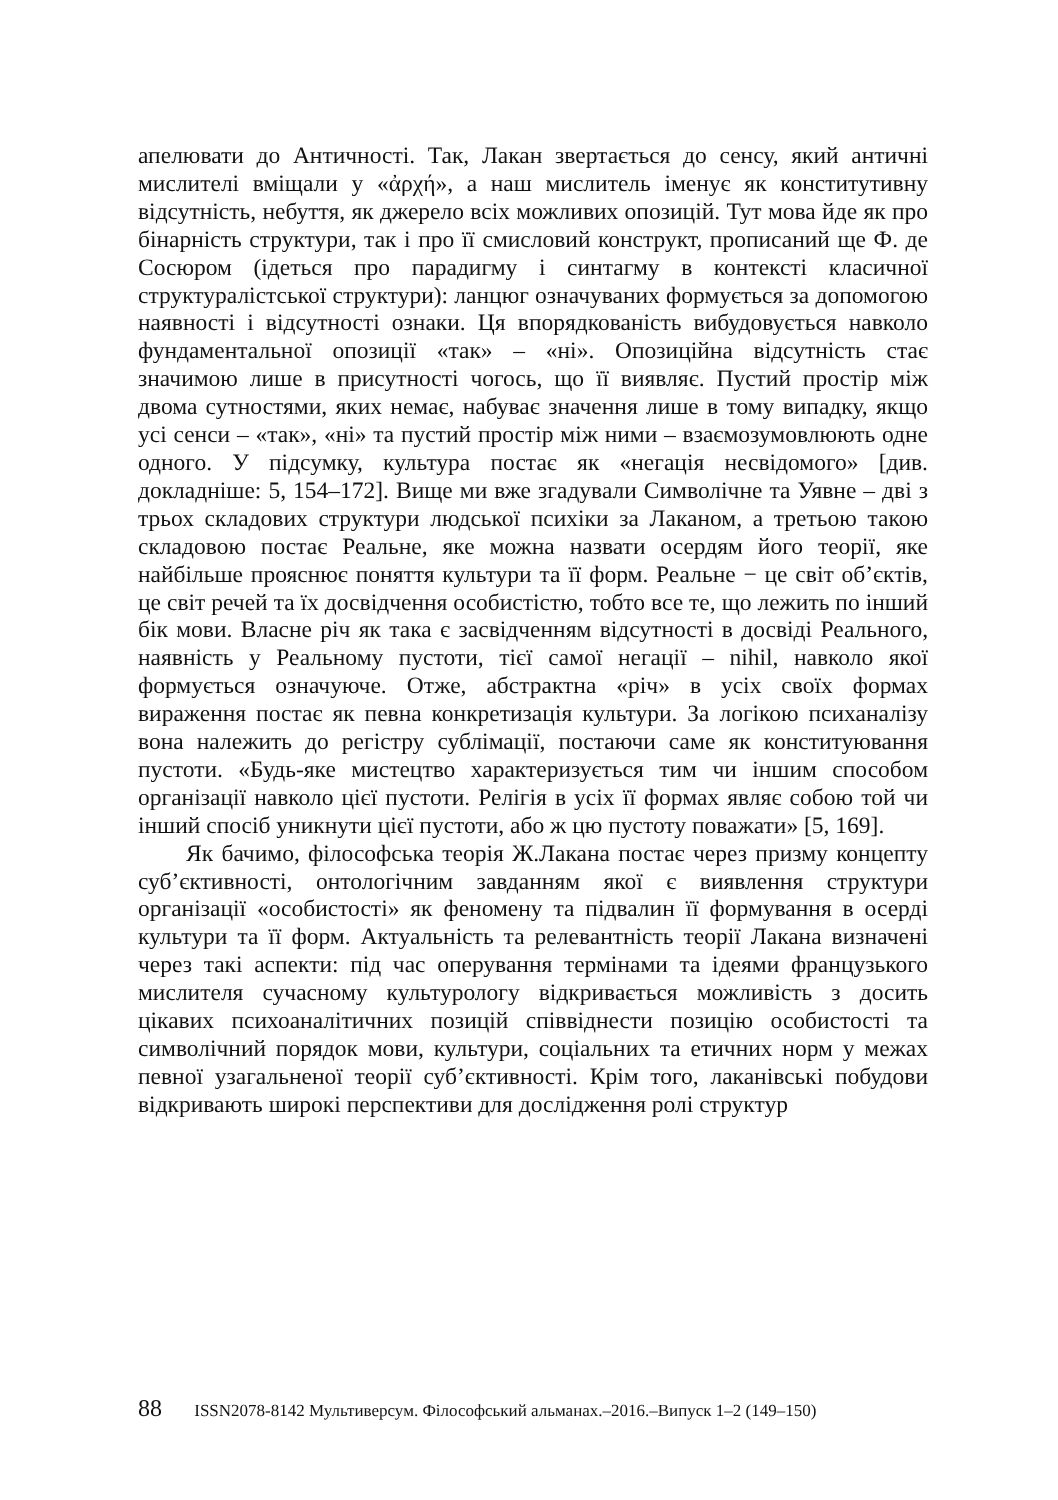апелювати до Античності. Так, Лакан звертається до сенсу, який античні мислителі вміщали у «ἀρχή», а наш мислитель іменує як конститутивну відсутність, небуття, як джерело всіх можливих опозицій. Тут мова йде як про бінарність структури, так і про її смисловий конструкт, прописаний ще Ф. де Сосюром (ідеться про парадигму і синтагму в контексті класичної структуралістської структури): ланцюг означуваних формується за допомогою наявності і відсутності ознаки. Ця впорядкованість вибудовується навколо фундаментальної опозиції «так» – «ні». Опозиційна відсутність стає значимою лише в присутності чогось, що її виявляє. Пустий простір між двома сутностями, яких немає, набуває значення лише в тому випадку, якщо усі сенси – «так», «ні» та пустий простір між ними – взаємозумовлюють одне одного. У підсумку, культура постає як «негація несвідомого» [див. докладніше: 5, 154–172]. Вище ми вже згадували Символічне та Уявне – дві з трьох складових структури людської психіки за Лаканом, а третьою такою складовою постає Реальне, яке можна назвати осердям його теорії, яке найбільше прояснює поняття культури та її форм. Реальне − це світ об’єктів, це світ речей та їх досвідчення особистістю, тобто все те, що лежить по інший бік мови. Власне річ як така є засвідченням відсутності в досвіді Реального, наявність у Реальному пустоти, тієї самої негації – nihil, навколо якої формується означуюче. Отже, абстрактна «річ» в усіх своїх формах вираження постає як певна конкретизація культури. За логікою психаналізу вона належить до регістру сублімації, постаючи саме як конституювання пустоти. «Будь-яке мистецтво характеризується тим чи іншим способом організації навколо цієї пустоти. Релігія в усіх її формах являє собою той чи інший спосіб уникнути цієї пустоти, або ж цю пустоту поважати» [5, 169].
Як бачимо, філософська теорія Ж.Лакана постає через призму концепту суб’єктивності, онтологічним завданням якої є виявлення структури організації «особистості» як феномену та підвалин її формування в осерді культури та її форм. Актуальність та релевантність теорії Лакана визначені через такі аспекти: під час оперування термінами та ідеями французького мислителя сучасному культурологу відкривається можливість з досить цікавих психоаналітичних позицій співвіднести позицію особистості та символічний порядок мови, культури, соціальних та етичних норм у межах певної узагальненої теорії суб’єктивності. Крім того, лаканівські побудови відкривають широкі перспективи для дослідження ролі структур
88 ISSN2078-8142 Мультиверсум. Філософський альманах.–2016.–Випуск 1–2 (149–150)